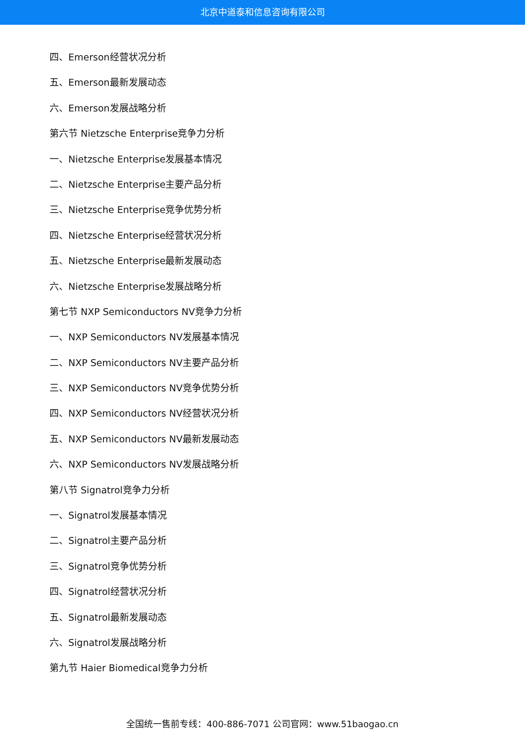北京中道泰和信息咨询有限公司
四、Emerson经营状况分析
五、Emerson最新发展动态
六、Emerson发展战略分析
第六节 Nietzsche Enterprise竞争力分析
一、Nietzsche Enterprise发展基本情况
二、Nietzsche Enterprise主要产品分析
三、Nietzsche Enterprise竞争优势分析
四、Nietzsche Enterprise经营状况分析
五、Nietzsche Enterprise最新发展动态
六、Nietzsche Enterprise发展战略分析
第七节 NXP Semiconductors NV竞争力分析
一、NXP Semiconductors NV发展基本情况
二、NXP Semiconductors NV主要产品分析
三、NXP Semiconductors NV竞争优势分析
四、NXP Semiconductors NV经营状况分析
五、NXP Semiconductors NV最新发展动态
六、NXP Semiconductors NV发展战略分析
第八节 Signatrol竞争力分析
一、Signatrol发展基本情况
二、Signatrol主要产品分析
三、Signatrol竞争优势分析
四、Signatrol经营状况分析
五、Signatrol最新发展动态
六、Signatrol发展战略分析
第九节 Haier Biomedical竞争力分析
全国统一售前专线：400-886-7071 公司官网：www.51baogao.cn